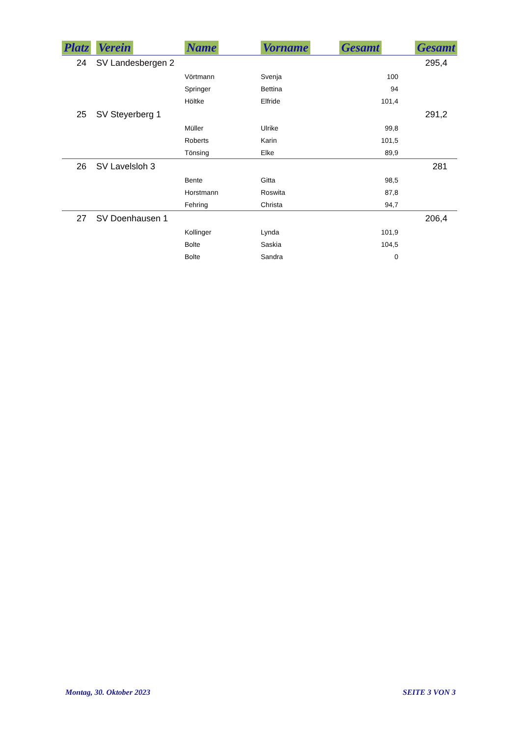| Platz | Verein | Name | Vorname | Gesamt | Gesamt |
| --- | --- | --- | --- | --- | --- |
| 24 | SV Landesbergen 2 | | | | 295,4 |
| | | Vörtmann | Svenja | 100 | |
| | | Springer | Bettina | 94 | |
| | | Höltke | Elfride | 101,4 | |
| 25 | SV Steyerberg 1 | | | | 291,2 |
| | | Müller | Ulrike | 99,8 | |
| | | Roberts | Karin | 101,5 | |
| | | Tönsing | Elke | 89,9 | |
| 26 | SV Lavelsloh 3 | | | | 281 |
| | | Bente | Gitta | 98,5 | |
| | | Horstmann | Roswita | 87,8 | |
| | | Fehring | Christa | 94,7 | |
| 27 | SV Doenhausen 1 | | | | 206,4 |
| | | Kollinger | Lynda | 101,9 | |
| | | Bolte | Saskia | 104,5 | |
| | | Bolte | Sandra | 0 | |
Montag, 30. Oktober 2023 SEITE 3 VON 3